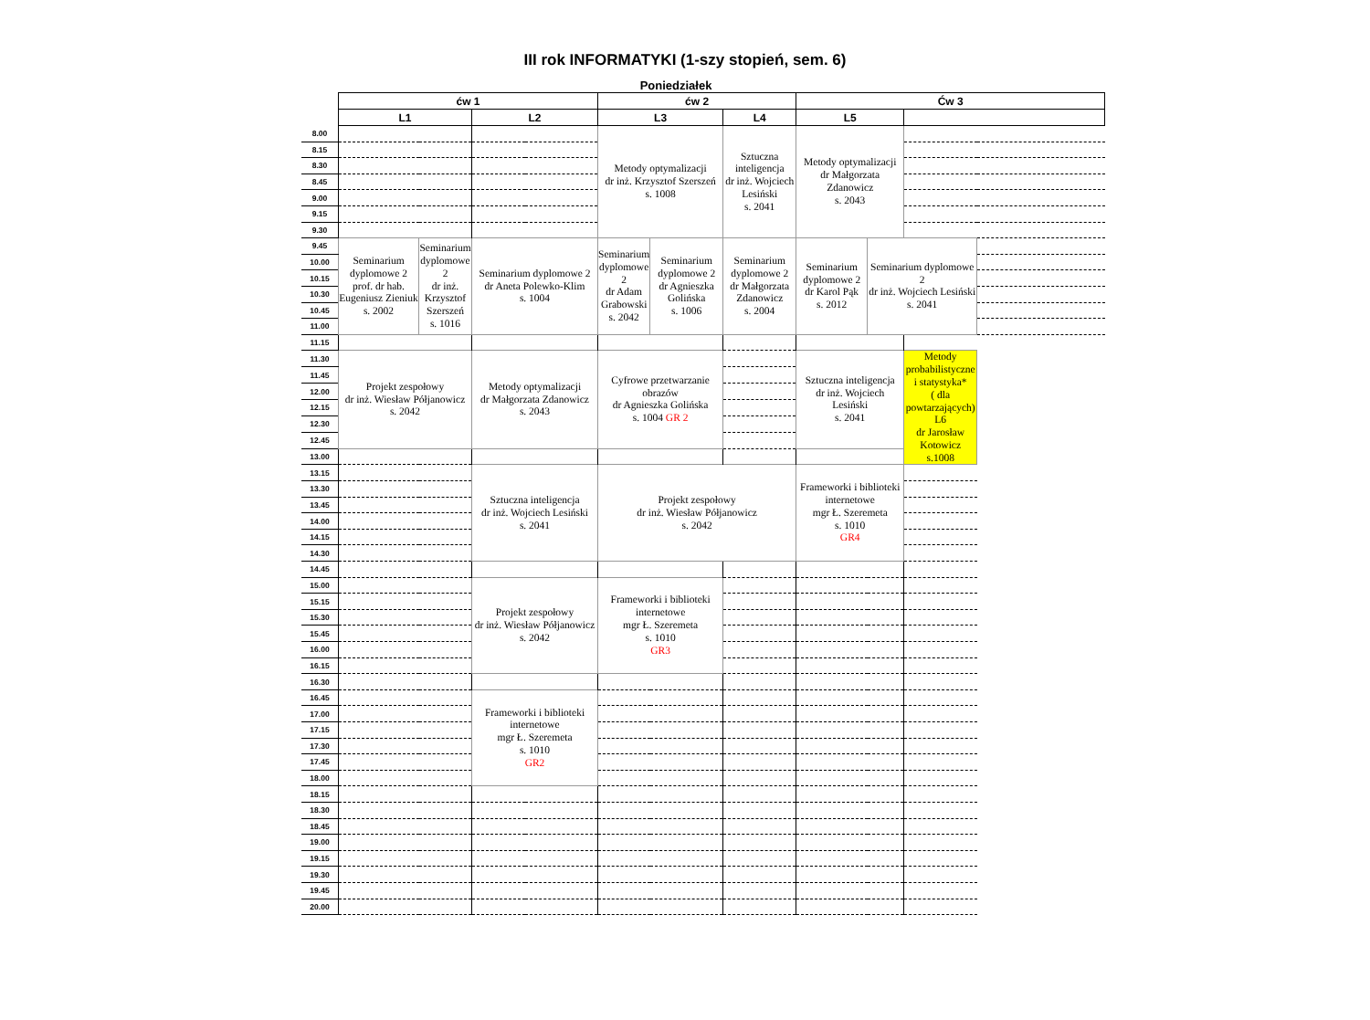III rok INFORMATYKI (1-szy stopień, sem. 6)
Poniedziałek
| | ćw 1 | | | ćw 2 | | | Ćw 3 | | | |
| --- | --- | --- | --- | --- | --- | --- | --- | --- | --- | --- |
| | L1 | | L2 | L3 | | L4 | L5 | | | |
| 8.00 | | | | Metody optymalizacji dr inż. Krzysztof Szerszeń s. 1008 | | Sztuczna inteligencja dr inż. Wojciech Lesiński s. 2041 | Metody optymalizacji dr Małgorzata Zdanowicz s. 2043 | | | |
| 8.15 | | | | | | | | | | |
| 8.30 | | | | | | | | | | |
| 8.45 | | | | | | | | | | |
| 9.00 | | | | | | | | | | |
| 9.15 | | | | | | | | | | |
| 9.30 | | | | | | | | | | |
| 9.45 | Seminarium dyplomowe 2 prof. dr hab. Eugeniusz Zieniuk s. 2002 | Seminarium dyplomowe 2 dr inż. Krzysztof Szerszeń s. 1016 | Seminarium dyplomowe 2 dr Aneta Polewko-Klim s. 1004 | Seminarium dyplomowe 2 dr Adam Grabowski s. 2042 | Seminarium dyplomowe 2 dr Agnieszka Golińska s. 1006 | Seminarium dyplomowe 2 dr Małgorzata Zdanowicz s. 2004 | Seminarium dyplomowe 2 dr Karol Pąk s. 2012 | Seminarium dyplomowe 2 dr inż. Wojciech Lesiński s. 2041 | | |
| 10.00 | | | | | | | | | | |
| 10.15 | | | | | | | | | | |
| 10.30 | | | | | | | | | | |
| 10.45 | | | | | | | | | | |
| 11.00 | | | | | | | | | | |
| 11.15 | | | | | | | | | | |
| 11.30 | Projekt zespołowy dr inż. Wiesław Półjanowicz s. 2042 | | Metody optymalizacji dr Małgorzata Zdanowicz s. 2043 | Cyfrowe przetwarzanie obrazów dr Agnieszka Golińska s. 1004 GR 2 | | | Sztuczna inteligencja dr inż. Wojciech Lesiński s. 2041 | | Metody probabilistyczne i statystyka* ( dla powtarzających) L6 dr Jarosław Kotowicz s.1008 | |
| 11.45 | | | | | | | | | | |
| 12.00 | | | | | | | | | | |
| 12.15 | | | | | | | | | | |
| 12.30 | | | | | | | | | | |
| 12.45 | | | | | | | | | | |
| 13.00 | | | | | | | | | | |
| 13.15 | | | Sztuczna inteligencja dr inż. Wojciech Lesiński s. 2041 | Projekt zespołowy dr inż. Wiesław Półjanowicz s. 2042 | | | Frameworki i biblioteki internetowe mgr Ł. Szeremeta s. 1010 GR4 | | | |
| 13.30 | | | | | | | | | | |
| 13.45 | | | | | | | | | | |
| 14.00 | | | | | | | | | | |
| 14.15 | | | | | | | | | | |
| 14.30 | | | | | | | | | | |
| 14.45 | | | | | | | | | | |
| 15.00 | | | Projekt zespołowy dr inż. Wiesław Półjanowicz s. 2042 | Frameworki i biblioteki internetowe mgr Ł. Szeremeta s. 1010 GR3 | | | | | | |
| 15.15 | | | | | | | | | | |
| 15.30 | | | | | | | | | | |
| 15.45 | | | | | | | | | | |
| 16.00 | | | | | | | | | | |
| 16.15 | | | | | | | | | | |
| 16.30 | | | | | | | | | | |
| 16.45 | | | Frameworki i biblioteki internetowe mgr Ł. Szeremeta s. 1010 GR2 | | | | | | | |
| 17.00 | | | | | | | | | | |
| 17.15 | | | | | | | | | | |
| 17.30 | | | | | | | | | | |
| 17.45 | | | | | | | | | | |
| 18.00 | | | | | | | | | | |
| 18.15 | | | | | | | | | | |
| 18.30 | | | | | | | | | | |
| 18.45 | | | | | | | | | | |
| 19.00 | | | | | | | | | | |
| 19.15 | | | | | | | | | | |
| 19.30 | | | | | | | | | | |
| 19.45 | | | | | | | | | | |
| 20.00 | | | | | | | | | | |